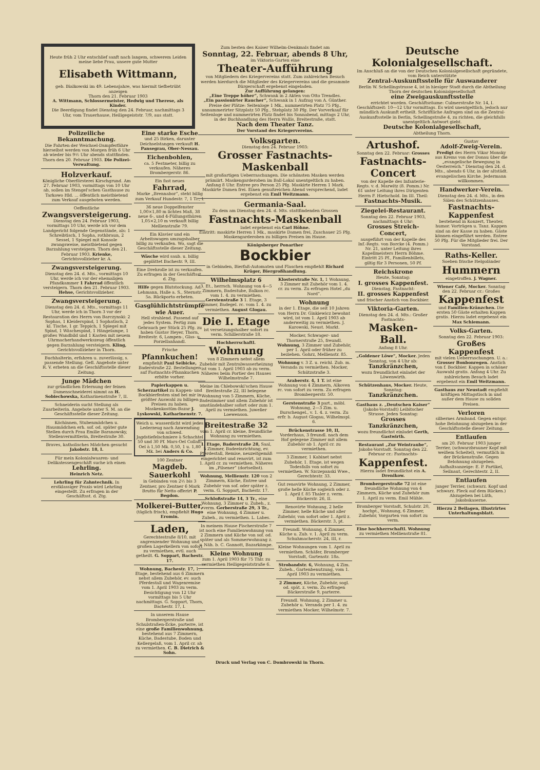Heute früh 2 Uhr entschlief sanft nach langem, schwerem Leiden meine liebe Frau, unsere gute Mutter
Elisabeth Wittmann,
geb. Bialkowski im 49. Lebensjahre, was hiermit tiefbetrübt anzeigen
Thorn den 21. Februar 1903
A. Wittmann, Schlossermeister, Hedwig und Therese, als Kinder.
Die Beerdigung findet Dienstag den 24. Februar, nachmittags 3 Uhr, vom Trauerhause, Heiligegeiststr. 7/9, aus statt.
Polizeiliche Bekanntmachung.
Die Fahrten der Weichsel-Dampferfähre hierselbst werden von Morgen früh 6 Uhr ab wieder bis 9½ Uhr abends stattfinden. Thorn den 20. Februar 1903. Die Polizei-Verwaltung.
Holzverkauf.
Königliche Oberförsterei Kirschgrund. Am 27. Februar 1903, vormittags von 10 Uhr ab, sollen im Stengel'schen Gasthause zu Tarkowo Hld. ... öffentlich meistbietend zum Verkauf ausgeboten werden.
Oeffentliche
Zwangsversteigerung.
Dienstag den 24. Februar 1903, vormittags 10 Uhr, werde ich vor dem Landgericht folgende Gegenstände, als: 1 Schreibtisch, 1 Sopha, rothbraun, 2 Sessel, 1 Spiegel mit Konsole zwangsweise, meistbietend gegen Barzahlung versteigern. Thorn den 21. Februar 1903. Krienke, Gerichtsvollzieher kr. A.
Zwangsversteigerung.
Dienstag den 24. d. Mts., vormittags 10 Uhr, werde ich vor der ehemaligen Pfandkammer 1 Fahrrad öffentlich versteigern. Thorn den 21. Februar 1903. Hehse, Gerichtsvollzieher.
Zwangsversteigerung.
Dienstag den 24. d. Mts., vormittags 11 Uhr, werde ich in Thorn 3 vor der Restauration des Herrn von Barczynski: 2 Sophas, 1 Kleiderspind, 1 Sophatisch, 2 kl. Tische, 1 gr. Teppich, 1 Spiegel mit Spind, 1 Wäschespind, 1 Hängelampe, 1 großes Wandbild und 1 Kasten mit neuem Uhrmacherhandwerkszeug öffentlich gegen Barzahlung versteigern. Kling, Gerichtsvollzieher in Thorn.
Buchhalterin, erfahren u. zuverlässig, s. passende Stellung. Gefl. Angebote unter R. V. erbeten an die Geschäftsstelle dieser Zeitung.
Junge Mädchen
zur gründlichen Erlernung der feinen Damenschneiderei nimmt an H. Sobiechowska, Katharinenstraße 7, II.
Schneiderin sucht Stellung als Zuarbeiterin. Angebote unter S. M. an die Geschäftsstelle dieser Zeitung.
Köchinnen, Stubenmädchen u. Hausmädchen erh. sof. od. später gute Stellen durch Frau Emilie Baranowsky, Stellenvermittlerin, Breitestraße 30.
Braves, katholisches Mädchen gesucht Jakobstr. 18, I.
Für mein Kolonialwaaren- und Delikatessengeschäft suche ich einen
Lehrling.
Heinrich Netz.
Lehrling für Zahntechnik. In erstklassiger Praxis wird Lehrling eingestellt. Zu erfragen in der Geschäftsst. d. Ztg.
Eine starke Esche
und 25 Birken, darunter Deichselstangen verkauft H. Pansegrau, Ober-Nessau.
Eichenbohlen,
ca. 5 Festmeter, billig zu verkaufen. Näheres Brombergerstr. 86.
Ein fast neues
Fahrrad,
Marke „Brennabor“, steht billig zum Verkauf Hundestr. 7, 1 Tr., l.
36 neue Doppelfenster 1,00×1,80 m lichtes Maß, 38 neue 6-, und 4-Füllungsthüren 1,05×2,10 m verkauft billig Mellienstraße 79.
Ein Klavier und ein Arbeitswagen umzugshalber billig zu verkaufen. Wo, sagt die Geschäftsstelle dieser Zeitung.
Wäsche wird saub. u. billig geplättet Bachestr. 9, III.
Eine Drehrolle ist zu verkaufen. Zu erfragen in der Geschäftsst. d. Ztg.
Hilfe gegen Blutstockung. Ad. Lehmann, Halle a. S., Sternstr. 5a. Rückporto erbeten.
Gasglühlichtstrümpfe wie Auer.
Hell strahlend. Passend auf jedes System. Fertig zum Gebrauch per Stück 25 Pfg. zu haben Gustav Heyer, Thorn, Breitestr. 6, Lampen-, Glas- u. Porzellanhandl.
Frische
Pfannkuchen!
empfiehlt Paul Seibicke, Baderstraße 22. Bestellungen auf Fastnachts-Pfannkuchen erbitte vorher.
Papierkappen u. Scherzartikel zu Kappen- und Bockbierfesten sind bei mir in größter Auswahl zu billigen Preisen zu haben. Maskenkostüm-Bazar J. Lyskowski, Katharinenstr. 7.
Weich u. wasserdicht wird jedes Lederzeug nach Anwendung von schwed. Jagdstiefelschmiere à Schachtel 50 und 30 Pf. Mars-Oel Collan-Oel à 1,50 Mk. 0,50, 1 u. 1,80 Mk. bei Anders & Co.
100 Zentner
Magdeb. Sauerkohl
in Gebinden von 2½ bis 3 Zentner, pro Zentner 6 Mark Brutto für Netto offerirt P. Begdon.
Molkerei-Butter,
(täglich frisch), empfiehlt Hugo Eromin.
Laden,
Gerechtestraße 8/10, mit angrenzender Wohnung und großen Lagerkellern von sofort zu vermiethen, evtl. auch getheilt. G. Soppart, Bachestr. 17.
Wohnung, Bachestr. 17, 1. Etage, bestehend aus 6 Zimmern nebst allem Zubehör, ev. auch Pferdestall und Wagenremise vom 1. April 1903 zu verm. Besichtigung von 12 Uhr vormittags bis 5 Uhr nachmittags. G. Soppart, Thorn, Bachestr. 17, I.
In unserem Hause Brombergerstraße und Schulstraßen-Ecke, parterre, ist eine große Familienwohnung, bestehend aus 7 Zimmern, Küche, Badestube, Boden und Kellergelaß, vom 1. April cr. ab zu vermiethen. C. B. Dietrich & Sohn.
Zum besten des Kaiser Wilhelm-Denkmals findet am
Sonntag, 22. Februar, abends 8 Uhr,
im Viktoria-Garten eine
Theater-Aufführung
von Mitgliedern des Kriegervereins statt. Zum zahlreichen Besuch werden hierdurch die Mitglieder des Kriegervereins und die gesammte Bürgerschaft ergebenst eingeladen.
Zur Aufführung gelangen:
„Eine Treppe höher“, Schwank in 2 Akten von Otto Trendles.
„Ein passionirter Raucher“, Schwank in 1 Aufzug von A. Günther.
Preise der Plätze: Seitenloge 1 Mk., nummerirten Platz 75 Pfg., unnummerirter Sitzplatz 50 Pfg., Stehplatz 30 Pfg. Der Vorverkauf für Seitenloge und nummerirten Platz findet bis Sonnabend, mittags 2 Uhr, in der Buchhandlung des Herrn Wallis, Breitestraße, statt.
Nach dem Theater Tanz.
Der Vorstand des Kriegervereins.
Volksgarten.
Dienstag den 24. Februar 1903:
Grosser Fastnachts-Maskenball
mit großartigen Ueberraschungen. Die schönsten Masken werden prämiirt. Maskengarderoben im Ball-Lokal unentgeltlich zu haben. Anfang 8 Uhr. Entree pro Person 25 Pfg. Maskirte Herren 1 Mark. Maskirte Damen frei. Einen genußreichen Abend versprechend, ladet ergebenst ein Emil Weitzmann.
Germania-Saal.
Zu dem am Dienstag den 24. d. Mts. stattfindenden Grossen
Fastnachts-Maskenball
ladet ergebenst ein Carl Höhne.
Eintritt: maskirte Herren 1 Mk., maskirte Damen frei, Zuschauer 25 Pfg. Maskengarderoben zu billigen Preisen im Hause.
Königsberger Ponarther
Bockbier
in Gebinden, Bierfaß-Automaten und Flaschen empfiehlt Richard Krüger, Biergroßhandlung.
Wilhelmsplatz 6
3. Et., herrsch. Wohnung von 4—5 Zimmern, Badestube, Balkon rc. vom 1. 4. zu vermiethen. Gerstenstraße 3 1. Etage, 3 Zimmer, Badegel. rc. vom 1. 4. zu vermiethen. August Glogau.
Die I. Etage
ist versetzungshalber sofort zu verm. Schillerstraße 18.
Hochherrschaftl.
Wohnung
von 8 Zimmern nebst allem Zubehör mit Zentralwasserheizung ist vom 1. April 1903 ab zu verm. Näheres beim Portier des Hauses Wilhelmstraße 7.
Meine im Chlebowski'schen Hause Breitestraße 22, III belegene Wohnung von 5 Zimmern, Küche, Badezimmer und allem Zubehör ist umständehalber sofort oder zum 1. April zu vermiethen. Juwelier Loewenson.
Breitestraße 32
vom 1. April cr. kleine, freundliche Wohnung zu vermiethen.
1. Etage, Baderstraße 28, Saal, 5 Zimmer, Badeeinrichtung, ev. Pferdestall, Remise, neuzeitgemäß eingerichtet und renovirt, ist zum 1. April cr. zu vermiethen. Näheres im „Pilsener“ (dortselbst).
Wohnung, Mellienstr. 120 von 2 Zimmern, Küche, Entree und Zubehör von sof. oder später z. verm. G. Soppart, Bachestr. 17.
Schloßstraße 14, 3 Tr., eine Wohnung, 3 Zimmer u. Zubeh., z. verm. Gerberstraße 29, 3 Tr., eine Wohnung, 4 Zimmer u. Zubeh., zu vermiethen. L. Labes.
In meinem Hause Fischerstraße 7 ist noch eine Familienwohnung von 2 Zimmern und Küche von sof. od. später und als Sommerwohnung z. v. Näh. b. C. Gannott, Bazarkämpe.
Kleine Wohnung
zum 1. April 1903 für 75 Thlr. zu vermiethen Heiligegeiststraße 6.
Klosterstraße Nr. 1, 1 Wohnung, 3 Zimmer mit Zubehör vom 1. 4. cr. zu verm. Zu erfragen Hotel „du Nord“.
Wohnung
in der 1. Etage, die seit 10 Jahren von Herrn Dr. Ginkiewicz bewohnt wird, ist vom 1. April 1903 ab anderweitig zu vermiethen. J. Kurowski, Neust. Markt.
Mocker, Schwager- und Thornerstraße 25, freundl. Wohnung, 3 Zimmer und Zubehör, per 1. April oder früher zu beziehen. Gohrz, Mellienstr. 85.
Wohnung v. 3 Z. u. reichl. Zub. m. Veranda zu vermiethen. Mocker, Schützstraße 3.
Araberstr. 4, 1 T. ist eine Wohnung von 4 Zimmern, Alkoven rc. von sofort zu verm. Zu erfragen Brombergerstr. 50.
Gerstenstraße 3 part., möbl. Wohnung, 2—3 Zim. u. Burschengel., v. 1. 4. z. verm. Zu erfr. b. August Glogau, Wilhelmspl. 6.
Brückenstrasse 10, II, Vorderhaus, 3 freundl. nach dem Hof gelegene Zimmer mit allem Zubehör ab 1. April cr. zu vermiethen.
3 Zimmer, 1 Kabinet nebst Zubehör, 1. Etage, ist wegen Todesfalls von sofort zu vermiethen. W. Szczepanski Wwe., Gerechtestr. 33.
Gut renovirte Wohnung, 2 Zimmer, große helle Küche sogleich oder z. 1. April f. 85 Thaler z. verm. Bäckerstr. 26, II.
Renovirte Wohnung, 2 helle Zimmer, helle Küche und aller Zubehör, von sofort oder 1. April z. vermiethen. Bäckerstr. 3, pt.
Freundl. Wohnung, 4 Zimmer, Küche u. Zub. v. 1. April zu verm. Schuhmacherstr. 24, III, r.
Kleine Wohnungen vom 1. April zu vermiethen. Schäfer, Bromberger Vorstadt, Gartenstr. 18a.
Strobandstr. 6, Wohnung, 4 Zim. Zubeh., Gartenbenutzung, vom 1. April 1903 zu vermiethen.
2 Zimmer, Küche, Zubehör, sogl. od. spät. z. verm. Zu erfragen Bäckerstraße 9, parterre.
Freundl. Wohnung, 2 Zimmer u. Zubehör u. Veranda per 1. 4. zu vermiethen Mocker, Wilhelmstr. 7.
Deutsche Kolonialgesellschaft.
Im Anschluß an die von der Deutschen Kolonialgesellschaft gegründete, vom Reich unterstützte
Zentral-Auskunftsstelle für Auswanderer
Berlin W. Schellingstrasse 4, ist in hiesiger Stadt durch die Abtheilung Thorn der deutschen Kolonialgesellschaft
eine Zweigauskunftsstelle
errichtet worden. Geschäftsräume: Culmerstraße Nr. 14, I. Geschäftszeit: 10—12 Uhr vormittags. Es wird unentgeltlich, jedoch nur mündlich Auskunft ertheilt. Schriftliche Anfragen sind an die Zentral-Auskunftsstelle in Berlin, Schellingstraße 4, zu richten, die gleichfalls unentgeltlich Antwort giebt.
Deutsche Kolonialgesellschaft,
Abtheilung Thorn.
Artushof.
Sonntag den 22. Februar: Grosses
Fastnachts-Concert
von der Kapelle des Infanterie-Regts. v. d. Marwitz (8. Pomm.) Nr. 61 unter Leitung ihres Dirigenten Herrn F. Hietschold. Im III. Theil:
Fastnachts-Musik.
Ziegelei-Restaurant.
Sonntag den 22. Februar 1903, nachmittags 4 Uhr:
Grosses Streich-Concert,
ausgeführt von der Kapelle des Inf.-Regts. von Borcke (4. Pomm.) Nr. 21, unter Leitung ihres Kapellmeisters Herrn Böhme. Eintritt 25 Pf., Familienbillets, giltig für 3 Personen, 50 Pf.
Reichskrone
Heute, Sonntag:
I. grosses Kappenfest.
Dienstag, Fastnacht:
II. grosses Kappenfest
und frischer Anstich von Bockbier.
Viktoria-Garten.
Dienstag den 24. d. Mts.: Großer Fastnachts-
Masken-Ball.
Anfang 8 Uhr.
„Goldener Löwe“, Mocker. Jeden Sonntag, von 4 Uhr ab:
Tanzkränzchen,
wozu freundlichst einladet der Löwenwirth.
Schützenhaus, Mocker. Heute, Sonntag:
Tanzkränzchen.
Gasthaus z. „Deutschen Kaiser“ (Jakobs-Vorstadt) Leibitscher Strasse. Jeden Sonntag:
Grosses Tanzkränzchen,
wozu freundlichst einladet Gerth, Gastwirth.
Restaurant „Zur Weintraube“, Jakobs-Vorstadt. Sonntag den 22. Februar cr.: Fastnachts-
Kappenfest.
Hierzu ladet freundlichst ein A. Drenikow.
Brombergerstraße 72 ist eine freundliche Wohnung von 4 Zimmern, Küche und Zubehör zum 1. April zu verm. Emil Mühle.
Bromberger Vorstadt, Schulstr. 20, hochpt., Wohnung, 6 Zimmer, Zubehör, Vorgarten von sofort zu verm.
Eine hochherrschaftl. Wohnung zu vermiethen Mellienstraße 81.
Gustav
Adolf-Zweig-Verein.
Predigt des Herrn Vikar Monsky aus Krems von der Donau über die „evangelische Bewegung in Oesterreich.“ Dienstag den 24. d. Mts., abends 6 Uhr, in der altstädt. evangelischen Kirche. Jedermann willkommen.
Handwerker-Verein.
Dienstag den 24. d. Mts., in den Sälen des Schützenhauses.
Fastnachts-Kappenfest
bestehend in Konzert, Theater, humor. Vorträgen u. Tanz. Kappen sind an der Kasse zu haben. Gäste können eingeführt werden. Entree 50 Pfg. Für die Mitglieder frei. Der Vorstand.
Raths-Keller.
Soeben frische Helgoländer
Hummern
eingetroffen. J. Wagner.
Wiener Café, Mocker. Sonntag den 22. Februar cr.: Großes
Kappenfest
und Familien-Kränzchen. Die ersten 50 Gäste erhalten Kappen gratis. Hierzu ladet ergebenst ein Max Schiemann.
Volks-Garten.
Sonntag den 22. Februar 1903:
Großes Kappenfest
mit vielen Ueberraschungen. U. a.: Grosser Bonbonregen. Anstich von f. Bockbier. Kappen in schöner Auswahl gratis. Anfang 4 Uhr. Zu zahlreichem Besuch ladet ergebenst ein Emil Weitzmann.
Gasthaus zur Neustadt empfiehlt kräftigen Mittagstisch in und außer dem Hause zu soliden Preisen.
Verloren
silbernes Armband. Gegen entspr. hohe Belohnung abzugeben in der Geschäftsstelle dieser Zeitung.
Entlaufen
am 20. Februar 1903 junger Terrier, (schwarzbrauner Kopf mit weißem Scheitel), vermutlich in der Brückenstraße. Gegen Belohnung abzugeben. Aufhaltsanzeige: E. P. Partikel, Seilnaut, Gerechtestr. 2, II.
Entlaufen
junger Terrier, (schwarz. Kopf und schwarz. Fleck auf dem Rücken.) Abzugeben bei Lüth, Jakobskaserne.
Hierzu 2 Beilagen, illustrirtes Unterhaltungsblatt.
Druck und Verlag von C. Dombrowski in Thorn.